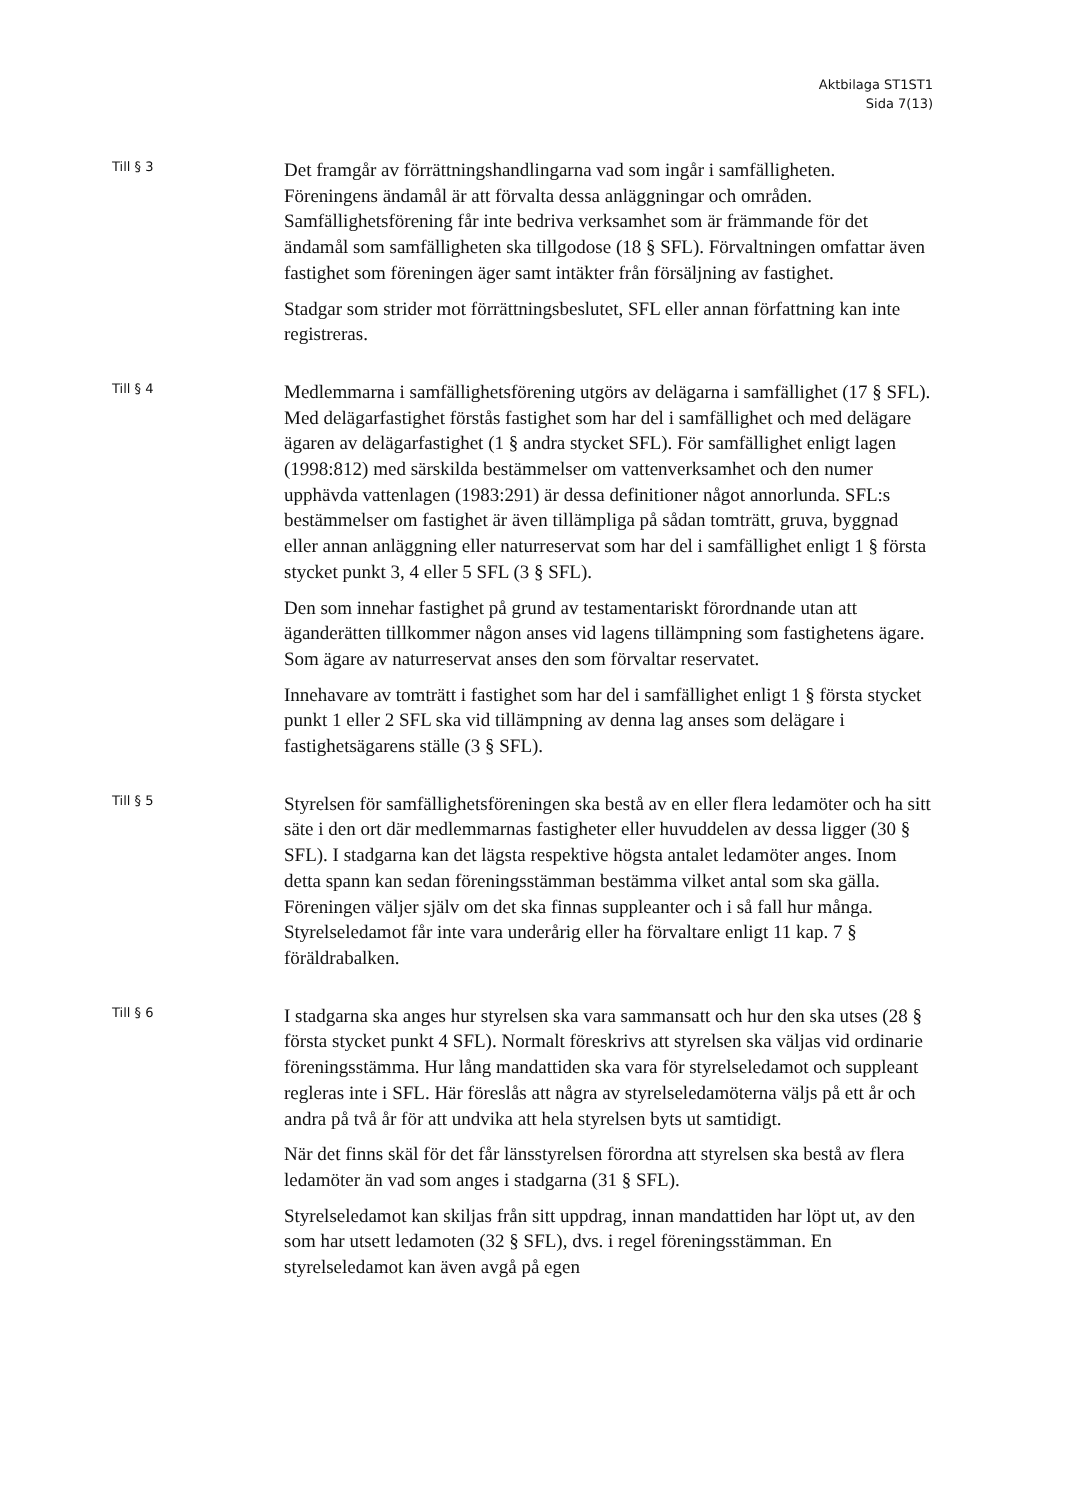Aktbilaga ST1ST1
Sida 7(13)
Till § 3
Det framgår av förrättningshandlingarna vad som ingår i samfälligheten. Föreningens ändamål är att förvalta dessa anläggningar och områden. Samfällighetsförening får inte bedriva verksamhet som är främmande för det ändamål som samfälligheten ska tillgodose (18 § SFL). Förvaltningen omfattar även fastighet som föreningen äger samt intäkter från försäljning av fastighet.
Stadgar som strider mot förrättningsbeslutet, SFL eller annan författning kan inte registreras.
Till § 4
Medlemmarna i samfällighetsförening utgörs av delägarna i samfällighet (17 § SFL). Med delägarfastighet förstås fastighet som har del i samfällighet och med delägare ägaren av delägarfastighet (1 § andra stycket SFL). För samfällighet enligt lagen (1998:812) med särskilda bestämmelser om vattenverksamhet och den numer upphävda vattenlagen (1983:291) är dessa definitioner något annorlunda. SFL:s bestämmelser om fastighet är även tillämpliga på sådan tomträtt, gruva, byggnad eller annan anläggning eller naturreservat som har del i samfällighet enligt 1 § första stycket punkt 3, 4 eller 5 SFL (3 § SFL).
Den som innehar fastighet på grund av testamentariskt förordnande utan att äganderätten tillkommer någon anses vid lagens tillämpning som fastighetens ägare. Som ägare av naturreservat anses den som förvaltar reservatet.
Innehavare av tomträtt i fastighet som har del i samfällighet enligt 1 § första stycket punkt 1 eller 2 SFL ska vid tillämpning av denna lag anses som delägare i fastighetsägarens ställe (3 § SFL).
Till § 5
Styrelsen för samfällighetsföreningen ska bestå av en eller flera ledamöter och ha sitt säte i den ort där medlemmarnas fastigheter eller huvuddelen av dessa ligger (30 § SFL). I stadgarna kan det lägsta respektive högsta antalet ledamöter anges. Inom detta spann kan sedan föreningsstämman bestämma vilket antal som ska gälla. Föreningen väljer själv om det ska finnas suppleanter och i så fall hur många. Styrelseledamot får inte vara underårig eller ha förvaltare enligt 11 kap. 7 § föräldrabalken.
Till § 6
I stadgarna ska anges hur styrelsen ska vara sammansatt och hur den ska utses (28 § första stycket punkt 4 SFL). Normalt föreskrivs att styrelsen ska väljas vid ordinarie föreningsstämma. Hur lång mandattiden ska vara för styrelseledamot och suppleant regleras inte i SFL. Här föreslås att några av styrelseledamöterna väljs på ett år och andra på två år för att undvika att hela styrelsen byts ut samtidigt.
När det finns skäl för det får länsstyrelsen förordna att styrelsen ska bestå av flera ledamöter än vad som anges i stadgarna (31 § SFL).
Styrelseledamot kan skiljas från sitt uppdrag, innan mandattiden har löpt ut, av den som har utsett ledamoten (32 § SFL), dvs. i regel föreningsstämman. En styrelseledamot kan även avgå på egen